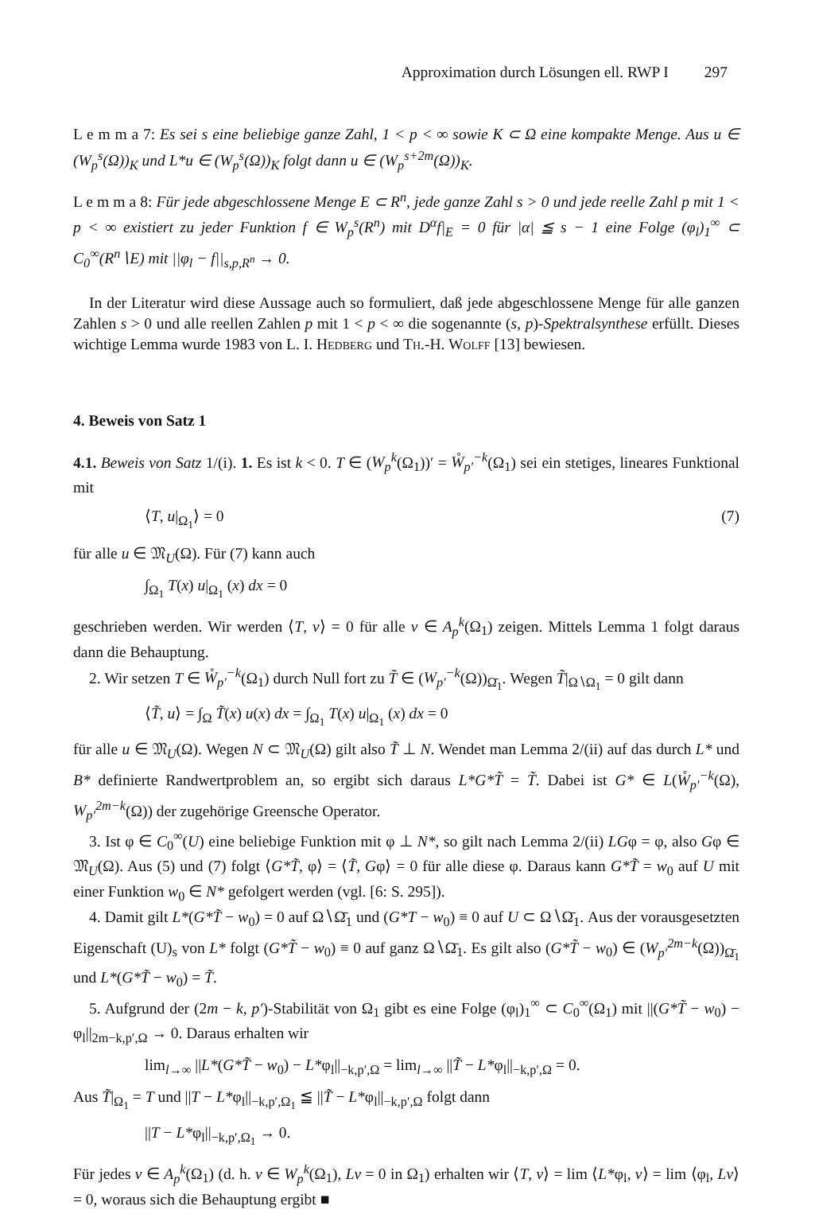Approximation durch Lösungen ell. RWP I 297
L e m m a 7: Es sei s eine beliebige ganze Zahl, 1 < p < ∞ sowie K ⊂ Ω eine kompakte Menge. Aus u ∈ (W<sub>p</sub><sup>s</sup>(Ω))<sub>K</sub> und L*u ∈ (W<sub>p</sub><sup>s</sup>(Ω))<sub>K</sub> folgt dann u ∈ (W<sub>p</sub><sup>s+2m</sup>(Ω))<sub>K</sub>.
L e m m a 8: Für jede abgeschlossene Menge E ⊂ R<sup>n</sup>, jede ganze Zahl s > 0 und jede reelle Zahl p mit 1 < p < ∞ existiert zu jeder Funktion f ∈ W<sub>p</sub><sup>s</sup>(R<sup>n</sup>) mit D<sup>α</sup>f|<sub>E</sub> = 0 für |α| ≦ s − 1 eine Folge (φ<sub>l</sub>)<sub>1</sub><sup>∞</sup> ⊂ C<sub>0</sub><sup>∞</sup>(R<sup>n</sup>∖E) mit ||φ<sub>l</sub> − f||<sub>s,p,R<sup>n</sup></sub> → 0.
In der Literatur wird diese Aussage auch so formuliert, daß jede abgeschlossene Menge für alle ganzen Zahlen s > 0 und alle reellen Zahlen p mit 1 < p < ∞ die sogenannte (s, p)-Spektralsynthese erfüllt. Dieses wichtige Lemma wurde 1983 von L. I. Hedberg und Th.-H. Wolff [13] bewiesen.
4. Beweis von Satz 1
4.1. Beweis von Satz 1/(i). 1. Es ist k < 0. T ∈ (W<sub>p</sub><sup>k</sup>(Ω<sub>1</sub>))′ = W̊<sub>p′</sub><sup>−k</sup>(Ω<sub>1</sub>) sei ein stetiges, lineares Funktional mit
⟨T, u|<sub>Ω<sub>1</sub></sub>⟩ = 0 (7)
für alle u ∈ 𝔐<sub>U</sub>(Ω). Für (7) kann auch
∫<sub>Ω<sub>1</sub></sub> T(x) u|<sub>Ω<sub>1</sub></sub> (x) dx = 0
geschrieben werden. Wir werden ⟨T, v⟩ = 0 für alle v ∈ A<sub>p</sub><sup>k</sup>(Ω<sub>1</sub>) zeigen. Mittels Lemma 1 folgt daraus dann die Behauptung.
2. Wir setzen T ∈ W̊<sub>p′</sub><sup>−k</sup>(Ω<sub>1</sub>) durch Null fort zu T̃ ∈ (W<sub>p′</sub><sup>−k</sup>(Ω))<sub>Ω̄<sub>1</sub></sub>. Wegen T̃|<sub>Ω∖Ω<sub>1</sub></sub> = 0 gilt dann
⟨T̃, u⟩ = ∫<sub>Ω</sub> T̃(x) u(x) dx = ∫<sub>Ω<sub>1</sub></sub> T(x) u|<sub>Ω<sub>1</sub></sub> (x) dx = 0
für alle u ∈ 𝔐<sub>U</sub>(Ω). Wegen N ⊂ 𝔐<sub>U</sub>(Ω) gilt also T̃ ⊥ N. Wendet man Lemma 2/(ii) auf das durch L* und B* definierte Randwertproblem an, so ergibt sich daraus L*G*T̃ = T̃. Dabei ist G* ∈ L(W̊<sub>p′</sub><sup>−k</sup>(Ω), W<sub>p′</sub><sup>2m−k</sup>(Ω)) der zugehörige Greensche Operator.
3. Ist φ ∈ C<sub>0</sub><sup>∞</sup>(U) eine beliebige Funktion mit φ ⊥ N*, so gilt nach Lemma 2/(ii) LGφ = φ, also Gφ ∈ 𝔐<sub>U</sub>(Ω). Aus (5) und (7) folgt ⟨G*T̃, φ⟩ = ⟨T̃, Gφ⟩ = 0 für alle diese φ. Daraus kann G*T̃ = w<sub>0</sub> auf U mit einer Funktion w<sub>0</sub> ∈ N* gefolgert werden (vgl. [6: S. 295]).
4. Damit gilt L*(G*T̃ − w<sub>0</sub>) = 0 auf Ω∖Ω̄<sub>1</sub> und (G*T − w<sub>0</sub>) ≡ 0 auf U ⊂ Ω∖Ω̄<sub>1</sub>. Aus der vorausgesetzten Eigenschaft (U)<sub>s</sub> von L* folgt (G*T̃ − w<sub>0</sub>) ≡ 0 auf ganz Ω∖Ω̄<sub>1</sub>. Es gilt also (G*T̃ − w<sub>0</sub>) ∈ (W<sub>p′</sub><sup>2m−k</sup>(Ω))<sub>Ω̄<sub>1</sub></sub> und L*(G*T̃ − w<sub>0</sub>) = T̃.
5. Aufgrund der (2m − k, p′)-Stabilität von Ω<sub>1</sub> gibt es eine Folge (φ<sub>l</sub>)<sub>1</sub><sup>∞</sup> ⊂ C<sub>0</sub><sup>∞</sup>(Ω<sub>1</sub>) mit ||(G*T̃ − w<sub>0</sub>) − φ<sub>l</sub>||<sub>2m−k,p′,Ω</sub> → 0. Daraus erhalten wir
lim<sub>l→∞</sub> ||L*(G*T̃ − w<sub>0</sub>) − L*φ<sub>l</sub>||<sub>−k,p′,Ω</sub> = lim<sub>l→∞</sub> ||T̃ − L*φ<sub>l</sub>||<sub>−k,p′,Ω</sub> = 0.
Aus T̃|<sub>Ω<sub>1</sub></sub> = T und ||T − L*φ<sub>l</sub>||<sub>−k,p′,Ω<sub>1</sub></sub> ≦ ||T̃ − L*φ<sub>l</sub>||<sub>−k,p′,Ω</sub> folgt dann
||T − L*φ<sub>l</sub>||<sub>−k,p′,Ω<sub>1</sub></sub> → 0.
Für jedes v ∈ A<sub>p</sub><sup>k</sup>(Ω<sub>1</sub>) (d. h. v ∈ W<sub>p</sub><sup>k</sup>(Ω<sub>1</sub>), Lv = 0 in Ω<sub>1</sub>) erhalten wir ⟨T, v⟩ = lim ⟨L*φ<sub>l</sub>, v⟩ = lim ⟨φ<sub>l</sub>, Lv⟩ = 0, woraus sich die Behauptung ergibt ■